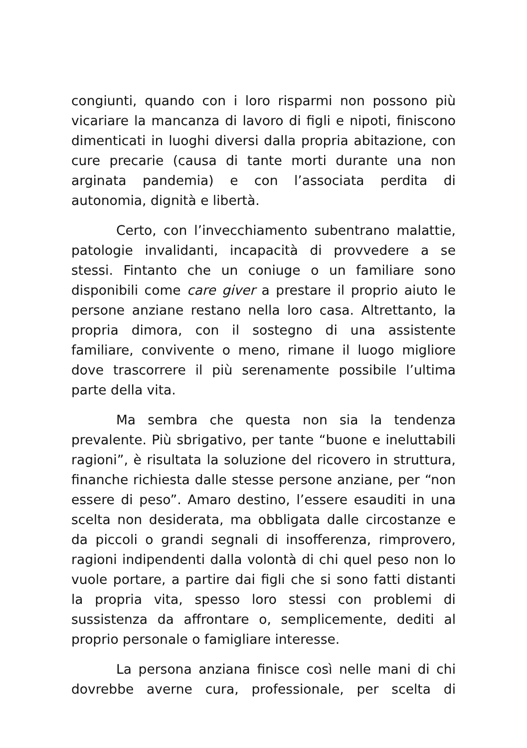congiunti, quando con i loro risparmi non possono più vicariare la mancanza di lavoro di figli e nipoti, finiscono dimenticati in luoghi diversi dalla propria abitazione, con cure precarie (causa di tante morti durante una non arginata pandemia) e con l’associata perdita di autonomia, dignità e libertà.
Certo, con l’invecchiamento subentrano malattie, patologie invalidanti, incapacità di provvedere a se stessi. Fintanto che un coniuge o un familiare sono disponibili come care giver a prestare il proprio aiuto le persone anziane restano nella loro casa. Altrettanto, la propria dimora, con il sostegno di una assistente familiare, convivente o meno, rimane il luogo migliore dove trascorrere il più serenamente possibile l’ultima parte della vita.
Ma sembra che questa non sia la tendenza prevalente. Più sbrigativo, per tante “buone e ineluttabili ragioni”, è risultata la soluzione del ricovero in struttura, finanche richiesta dalle stesse persone anziane, per “non essere di peso”. Amaro destino, l’essere esauditi in una scelta non desiderata, ma obbligata dalle circostanze e da piccoli o grandi segnali di insofferenza, rimprovero, ragioni indipendenti dalla volontà di chi quel peso non lo vuole portare, a partire dai figli che si sono fatti distanti la propria vita, spesso loro stessi con problemi di sussistenza da affrontare o, semplicemente, dediti al proprio personale o famigliare interesse.
La persona anziana finisce così nelle mani di chi dovrebbe averne cura, professionale, per scelta di